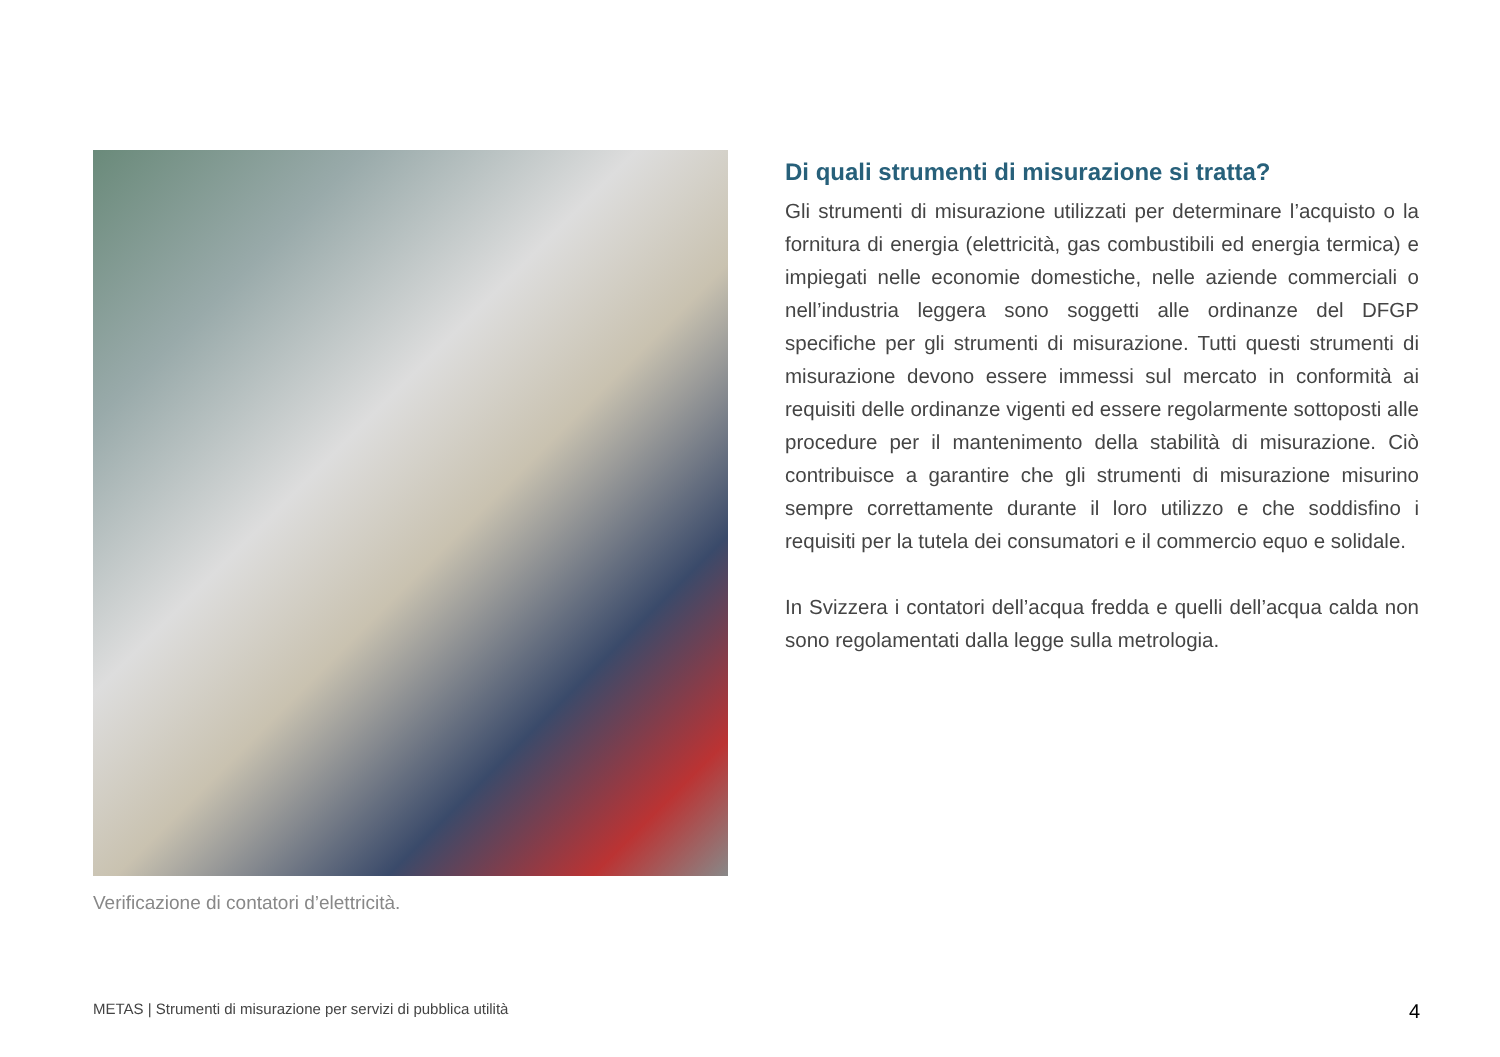Verificazione di contatori d’elettricità.
Di quali strumenti di misurazione si tratta?
Gli strumenti di misurazione utilizzati per determinare l’acquisto o la fornitura di energia (elettricità, gas combustibili ed energia termica) e impiegati nelle economie domestiche, nelle aziende commerciali o nell’industria leggera sono soggetti alle ordinanze del DFGP specifiche per gli strumenti di misurazione. Tutti questi strumenti di misurazione devono essere immessi sul mercato in conformità ai requisiti delle ordinanze vigenti ed essere rego­larmente sottoposti alle procedure per il mantenimento della stabilità di misurazione. Ciò contribuisce a garantire che gli strumenti di misurazione misurino sempre correttamente durante il loro utilizzo e che soddisfino i requisiti per la tutela dei consu­matori e il commercio equo e solidale.
In Svizzera i contatori dell’acqua fredda e quelli dell’acqua calda non sono regolamentati dalla legge sulla metrologia.
METAS | Strumenti di misurazione per servizi di pubblica utilità 4